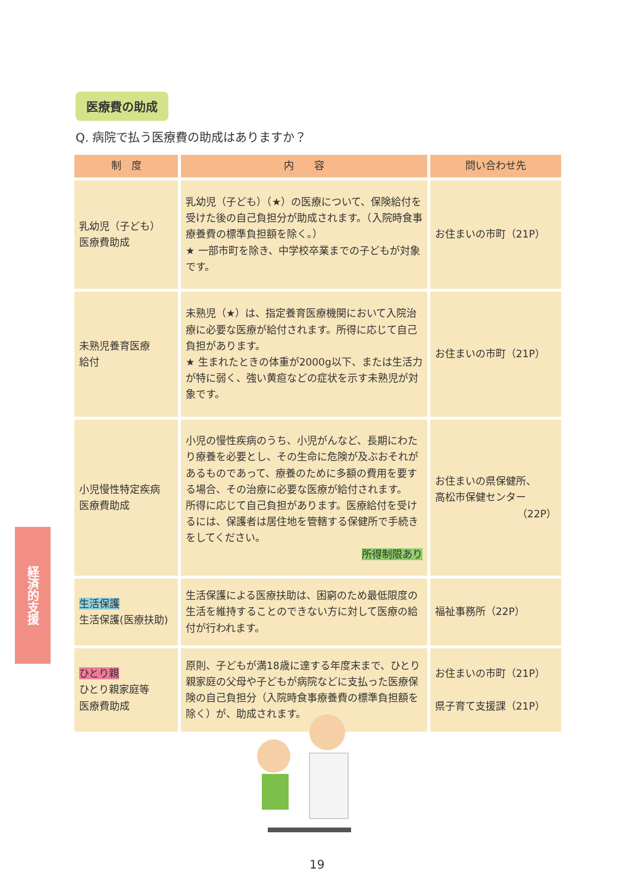医療費の助成
Q. 病院で払う医療費の助成はありますか？
| 制 度 | 内 容 | 問い合わせ先 |
| --- | --- | --- |
| 乳幼児（子ども） 医療費助成 | 乳幼児（子ども）（★）の医療について、保険給付を受けた後の自己負担分が助成されます。（入院時食事療養費の標準負担額を除く。） ★ 一部市町を除き、中学校卒業までの子どもが対象です。 | お住まいの市町（21P） |
| 未熟児養育医療 給付 | 未熟児（★）は、指定養育医療機関において入院治療に必要な医療が給付されます。所得に応じて自己負担があります。 ★ 生まれたときの体重が2000g以下、または生活力が特に弱く、強い黄疸などの症状を示す未熟児が対象です。 | お住まいの市町（21P） |
| 小児慢性特定疾病 医療費助成 | 小児の慢性疾病のうち、小児がんなど、長期にわたり療養を必要とし、その生命に危険が及ぶおそれがあるものであって、療養のために多額の費用を要する場合、その治療に必要な医療が給付されます。 所得に応じて自己負担があります。医療給付を受けるには、保護者は居住地を管轄する保健所で手続きをしてください。 所得制限あり | お住まいの県保健所、 高松市保健センター （22P） |
| 生活保護 生活保護(医療扶助) | 生活保護による医療扶助は、困窮のため最低限度の生活を維持することのできない方に対して医療の給付が行われます。 | 福祉事務所（22P） |
| ひとり親 ひとり親家庭等 医療費助成 | 原則、子どもが満18歳に達する年度末まで、ひとり親家庭の父母や子どもが病院などに支払った医療保険の自己負担分（入院時食事療養費の標準負担額を除く）が、助成されます。 | お住まいの市町（21P） 県子育て支援課（21P） |
経済的支援
19